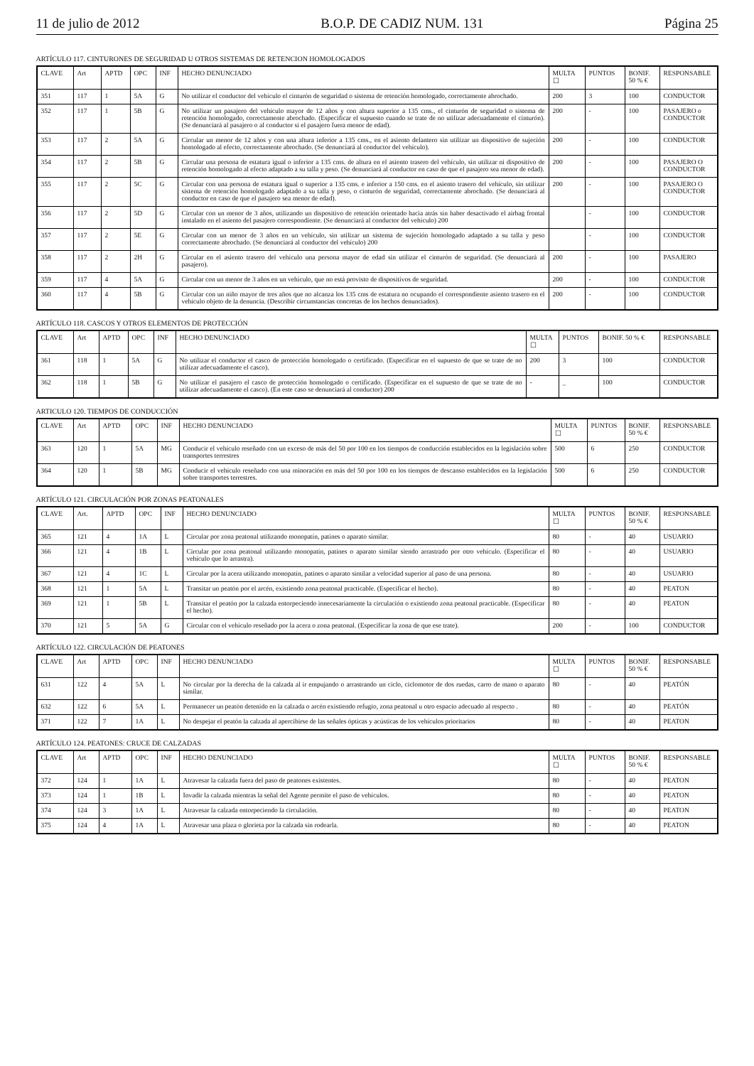11 de julio de 2012 B.O.P. DE CADIZ NUM. 131 Página 25
ARTÍCULO 117. CINTURONES DE SEGURIDAD U OTROS SISTEMAS DE RETENCION HOMOLOGADOS
| CLAVE | Art | APTD | OPC | INF | HECHO DENUNCIADO | MULTA ☐ | PUNTOS | BONIF. 50 % € | RESPONSABLE |
| --- | --- | --- | --- | --- | --- | --- | --- | --- | --- |
| 351 | 117 | 1 | 5A | G | No utilizar el conductor del vehículo el cinturón de seguridad o sistema de retención homologado, correctamente abrochado. | 200 | 3 | 100 | CONDUCTOR |
| 352 | 117 | 1 | 5B | G | No utilizar un pasajero del vehículo mayor de 12 años y con altura superior a 135 cms., el cinturón de seguridad o sistema de retención homologado, correctamente abrochado. (Especificar el supuesto cuando se trate de no utilizar adecuadamente el cinturón). (Se denunciará al pasajero o al conductor si el pasajero fuera menor de edad). | 200 | - | 100 | PASAJERO o CONDUCTOR |
| 353 | 117 | 2 | 5A | G | Circular un menor de 12 años y con una altura inferior a 135 cms., en el asiento delantero sin utilizar un dispositivo de sujeción homologado al efecto, correctamente abrochado. (Se denunciará al conductor del vehículo). | 200 | - | 100 | CONDUCTOR |
| 354 | 117 | 2 | 5B | G | Circular una persona de estatura igual o inferior a 135 cms. de altura en el asiento trasero del vehículo, sin utilizar ni dispositivo de retención homologado al efecto adaptado a su talla y peso. (Se denunciará al conductor en caso de que el pasajero sea menor de edad). | 200 | - | 100 | PASAJERO O CONDUCTOR |
| 355 | 117 | 2 | 5C | G | Circular con una persona de estatura igual o superior a 135 cms. e inferior a 150 cms. en el asiento trasero del vehículo, sin utilizar sistema de retención homologado adaptado a su talla y peso, o cinturón de seguridad, correctamente abrochado. (Se denunciará al conductor en caso de que el pasajero sea menor de edad). | 200 | - | 100 | PASAJERO O CONDUCTOR |
| 356 | 117 | 2 | 5D | G | Circular con un menor de 3 años, utilizando un dispositivo de retención orientado hacia atrás sin haber desactivado el airbag frontal instalado en el asiento del pasajero correspondiente. (Se denunciará al conductor del vehículo) 200 | | - | 100 | CONDUCTOR |
| 357 | 117 | 2 | 5E | G | Circular con un menor de 3 años en un vehículo, sin utilizar un sistema de sujeción homologado adaptado a su talla y peso correctamente abrochado. (Se denunciará al conductor del vehículo) 200 | | - | 100 | CONDUCTOR |
| 358 | 117 | 2 | 2H | G | Circular en el asiento trasero del vehículo una persona mayor de edad sin utilizar el cinturón de seguridad. (Se denunciará al pasajero). | 200 | - | 100 | PASAJERO |
| 359 | 117 | 4 | 5A | G | Circular con un menor de 3 años en un vehículo, que no está provisto de dispositivos de seguridad. | 200 | - | 100 | CONDUCTOR |
| 360 | 117 | 4 | 5B | G | Circular con un niño mayor de tres años que no alcanza los 135 cms de estatura no ocupando el correspondiente asiento trasero en el vehículo objeto de la denuncia. (Describir circunstancias concretas de los hechos denunciados). | 200 | - | 100 | CONDUCTOR |
ARTÍCULO 118. CASCOS Y OTROS ELEMENTOS DE PROTECCIÓN
| CLAVE | Art | APTD | OPC | INF | HECHO DENUNCIADO | MULTA ☐ | PUNTOS | BONIF. 50 % € | RESPONSABLE |
| --- | --- | --- | --- | --- | --- | --- | --- | --- | --- |
| 361 | 118 | 1 | 5A | G | No utilizar el conductor el casco de protección homologado o certificado. (Especificar en el supuesto de que se trate de no utilizar adecuadamente el casco). | 200 | 3 | 100 | CONDUCTOR |
| 362 | 118 | 1 | 5B | G | No utilizar el pasajero el casco de protección homologado o certificado. (Especificar en el supuesto de que se trate de no utilizar adecuadamente el casco). (En este caso se denunciará al conductor) 200 | - | _ | 100 | CONDUCTOR |
ARTICULO 120. TIEMPOS DE CONDUCCIÓN
| CLAVE | Art | APTD | OPC | INF | HECHO DENUNCIADO | MULTA ☐ | PUNTOS | BONIF. 50 % € | RESPONSABLE |
| --- | --- | --- | --- | --- | --- | --- | --- | --- | --- |
| 363 | 120 | 1 | 5A | MG | Conducir el vehículo reseñado con un exceso de más del 50 por 100 en los tiempos de conducción establecidos en la legislación sobre transportes terrestres | 500 | 6 | 250 | CONDUCTOR |
| 364 | 120 | 1 | 5B | MG | Conducir el vehículo reseñado con una minoración en más del 50 por 100 en los tiempos de descanso establecidos en la legislación sobre transportes terrestres. | 500 | 6 | 250 | CONDUCTOR |
ARTÍCULO 121. CIRCULACIÓN POR ZONAS PEATONALES
| CLAVE | Art. | APTD | OPC | INF | HECHO DENUNCIADO | MULTA ☐ | PUNTOS | BONIF. 50 % € | RESPONSABLE |
| --- | --- | --- | --- | --- | --- | --- | --- | --- | --- |
| 365 | 121 | 4 | 1A | L | Circular por zona peatonal utilizando monopatín, patines o aparato similar. | 80 | - | 40 | USUARIO |
| 366 | 121 | 4 | 1B | L | Circular por zona peatonal utilizando monopatín, patines o aparato similar siendo arrastrado por otro vehículo. (Especificar el vehículo que lo arrastra). | 80 | - | 40 | USUARIO |
| 367 | 121 | 4 | 1C | L | Circular por la acera utilizando monopatín, patines o aparato similar a velocidad superior al paso de una persona. | 80 | - | 40 | USUARIO |
| 368 | 121 | 1 | 5A | L | Transitar un peatón por el arcén, existiendo zona peatonal practicable. (Especificar el hecho). | 80 | - | 40 | PEATON |
| 369 | 121 | 1 | 5B | L | Transitar el peatón por la calzada entorpeciendo innecesariamente la circulación o existiendo zona peatonal practicable. (Especificar el hecho). | 80 | - | 40 | PEATON |
| 370 | 121 | 5 | 5A | G | Circular con el vehículo reseñado por la acera o zona peatonal. (Especificar la zona de que ese trate). | 200 | - | 100 | CONDUCTOR |
ARTÍCULO 122. CIRCULACIÓN DE PEATONES
| CLAVE | Art | APTD | OPC | INF | HECHO DENUNCIADO | MULTA ☐ | PUNTOS | BONIF. 50 % € | RESPONSABLE |
| --- | --- | --- | --- | --- | --- | --- | --- | --- | --- |
| 631 | 122 | 4 | 5A | L | No circular por la derecha de la calzada al ir empujando o arrastrando un ciclo, ciclomotor de dos ruedas, carro de mano o aparato similar. | 80 | - | 40 | PEATÓN |
| 632 | 122 | 6 | 5A | L | Permanecer un peatón detenido en la calzada o arcén existiendo refugio, zona peatonal u otro espacio adecuado al respecto . | 80 | - | 40 | PEATÓN |
| 371 | 122 | 7 | 1A | L | No despejar el peatón la calzada al apercibirse de las señales ópticas y acústicas de los vehículos prioritarios | 80 | - | 40 | PEATON |
ARTÍCULO 124. PEATONES: CRUCE DE CALZADAS
| CLAVE | Art | APTD | OPC | INF | HECHO DENUNCIADO | MULTA ☐ | PUNTOS | BONIF. 50 % € | RESPONSABLE |
| --- | --- | --- | --- | --- | --- | --- | --- | --- | --- |
| 372 | 124 | 1 | 1A | L | Atravesar la calzada fuera del paso de peatones existentes. | 80 | - | 40 | PEATON |
| 373 | 124 | 1 | 1B | L | Invadir la calzada mientras la señal del Agente permite el paso de vehículos. | 80 | - | 40 | PEATON |
| 374 | 124 | 3 | 1A | L | Atravesar la calzada entorpeciendo la circulación. | 80 | - | 40 | PEATON |
| 375 | 124 | 4 | 1A | L | Atravesar una plaza o glorieta por la calzada sin rodearla. | 80 | - | 40 | PEATON |